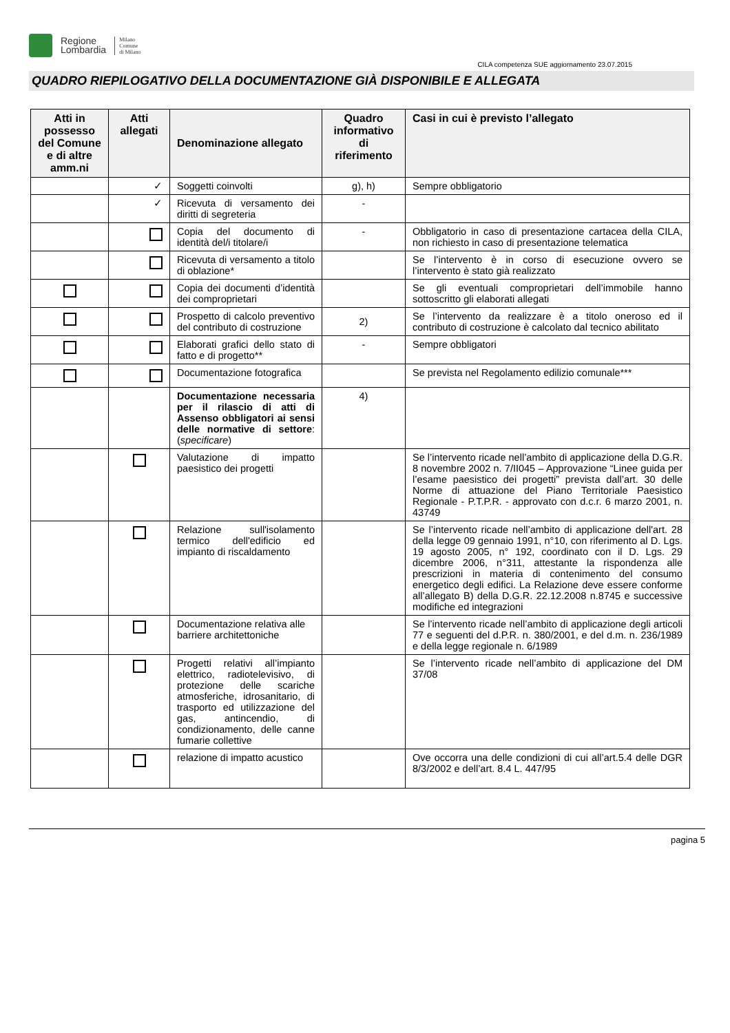Regione
Lombardia
Milano
Comune
di Milano
CILA competenza SUE aggiornamento 23.07.2015
QUADRO RIEPILOGATIVO DELLA DOCUMENTAZIONE GIÀ DISPONIBILE E ALLEGATA
| Atti in possesso del Comune e di altre amm.ni | Atti allegati | Denominazione allegato | Quadro informativo di riferimento | Casi in cui è previsto l’allegato |
| --- | --- | --- | --- | --- |
| | ✓ | Soggetti coinvolti | g), h) | Sempre obbligatorio |
| | ✓ | Ricevuta di versamento dei diritti di segreteria | - | |
| | | Copia del documento di identità del/i titolare/i | - | Obbligatorio in caso di presentazione cartacea della CILA, non richiesto in caso di presentazione telematica |
| | | Ricevuta di versamento a titolo di oblazione* | | Se l’intervento è in corso di esecuzione ovvero se l’intervento è stato già realizzato |
| | | Copia dei documenti d’identità dei comproprietari | | Se gli eventuali comproprietari dell’immobile hanno sottoscritto gli elaborati allegati |
| | | Prospetto di calcolo preventivo del contributo di costruzione | 2) | Se l’intervento da realizzare è a titolo oneroso ed il contributo di costruzione è calcolato dal tecnico abilitato |
| | | Elaborati grafici dello stato di fatto e di progetto** | - | Sempre obbligatori |
| | | Documentazione fotografica | | Se prevista nel Regolamento edilizio comunale*** |
| | | Documentazione necessaria per il rilascio di atti di Assenso obbligatori ai sensi delle normative di settore :( specificare ) | 4) | |
| | | Valutazione di impatto paesistico dei progetti | | Se l’intervento ricade nell’ambito di applicazione della D.G.R. 8 novembre 2002 n. 7/II045 – Approvazione “Linee guida per l’esame paesistico dei progetti” prevista dall’art. 30 delle Norme di attuazione del Piano Territoriale Paesistico Regionale - P.T.P.R. - approvato con d.c.r. 6 marzo 2001, n. 43749 |
| | | Relazione sull'isolamento termico dell'edificio ed impianto di riscaldamento | | Se l’intervento ricade nell’ambito di applicazione dell'art. 28 della legge 09 gennaio 1991, n°10, con riferimento al D. Lgs. 19 agosto 2005, n° 192, coordinato con il D. Lgs. 29 dicembre 2006, n°311, attestante la rispondenza alle prescrizioni in materia di contenimento del consumo energetico degli edifici. La Relazione deve essere conforme all’allegato B) della D.G.R. 22.12.2008 n.8745 e successive modifiche ed integrazioni |
| | | Documentazione relativa alle barriere architettoniche | | Se l’intervento ricade nell’ambito di applicazione degli articoli 77 e seguenti del d.P.R. n. 380/2001, e del d.m. n. 236/1989 e della legge regionale n. 6/1989 |
| | | Progetti relativi all’impianto elettrico, radiotelevisivo, di protezione delle scariche atmosferiche, idrosanitario, di trasporto ed utilizzazione del gas, antincendio, di condizionamento, delle canne fumarie collettive | | Se l’intervento ricade nell’ambito di applicazione del DM 37/08 |
| | | relazione di impatto acustico | | Ove occorra una delle condizioni di cui all’art.5.4 delle DGR 8/3/2002 e dell’art. 8.4 L. 447/95 |
pagina 5